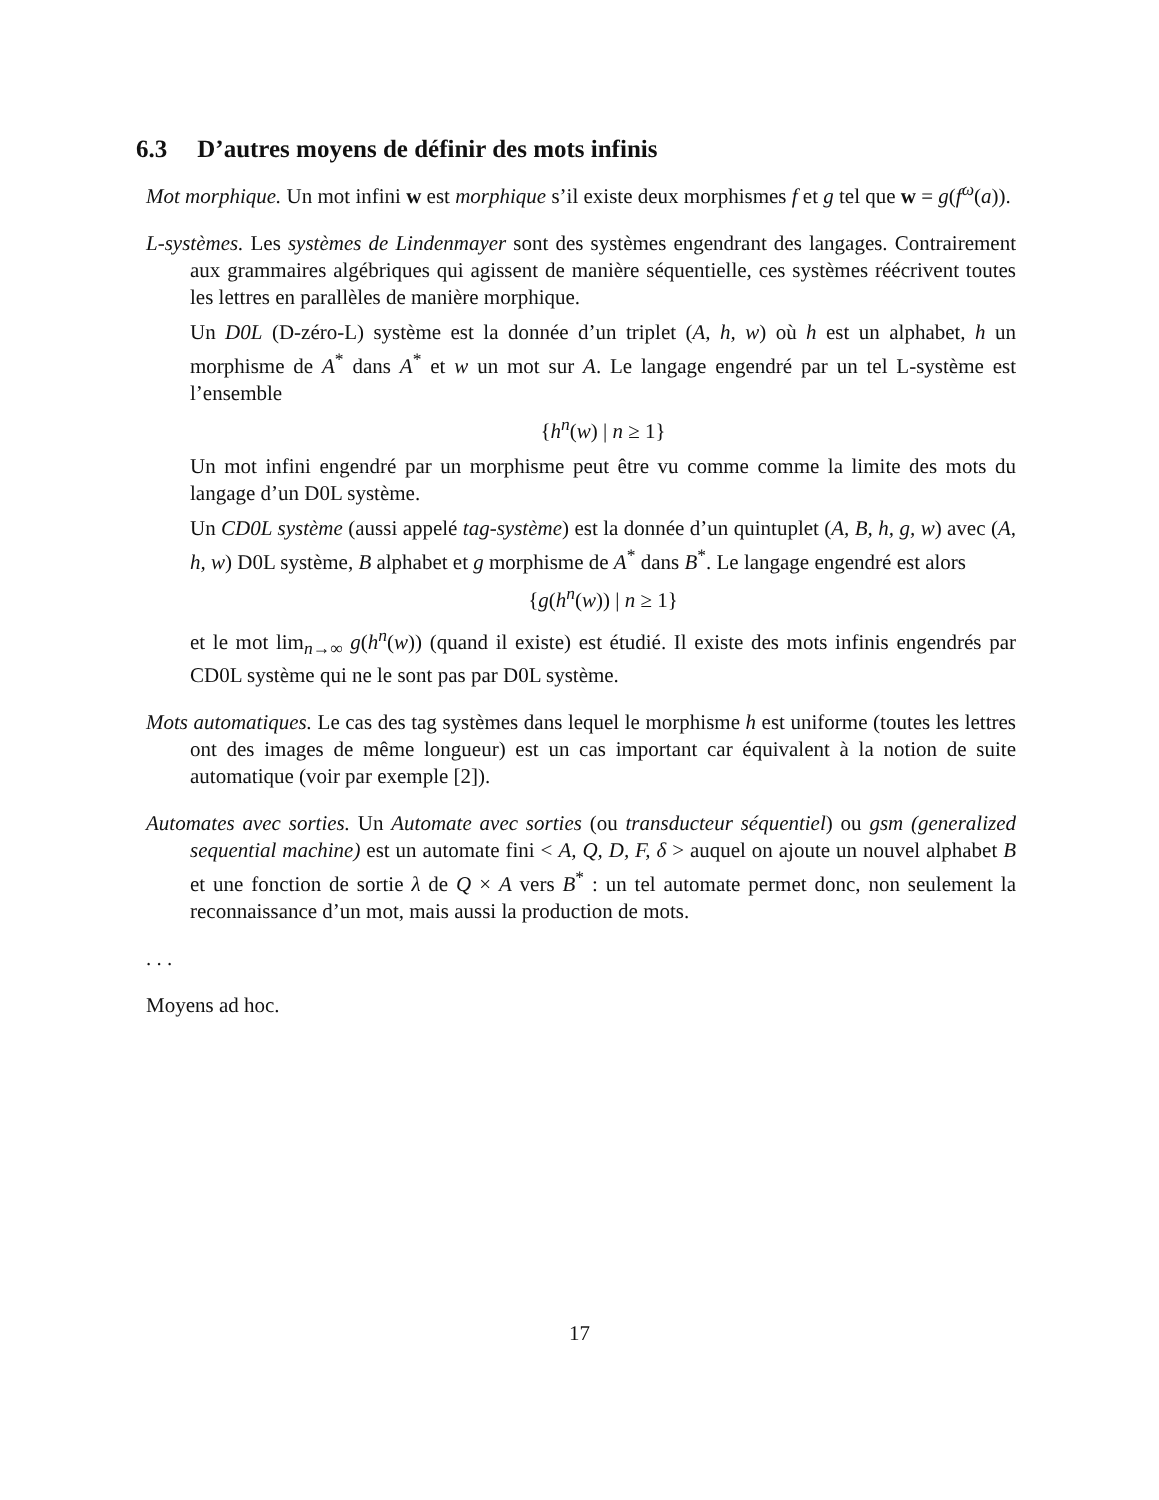6.3 D’autres moyens de définir des mots infinis
Mot morphique. Un mot infini w est morphique s’il existe deux morphismes f et g tel que w = g(f<sup>ω</sup>(a)).
L-systèmes. Les systèmes de Lindenmayer sont des systèmes engendrant des langages. Contrairement aux grammaires algébriques qui agissent de manière séquentielle, ces systèmes réécrivent toutes les lettres en parallèles de manière morphique.
Un D0L (D-zéro-L) système est la donnée d’un triplet (A, h, w) où h est un alphabet, h un morphisme de A<sup>*</sup> dans A<sup>*</sup> et w un mot sur A. Le langage engendré par un tel L-système est l’ensemble
{h<sup>n</sup>(w) | n ≥ 1}
Un mot infini engendré par un morphisme peut être vu comme comme la limite des mots du langage d’un D0L système.
Un CD0L système (aussi appelé tag-système) est la donnée d’un quintuplet (A, B, h, g, w) avec (A, h, w) D0L système, B alphabet et g morphisme de A<sup>*</sup> dans B<sup>*</sup>. Le langage engendré est alors
{g(h<sup>n</sup>(w)) | n ≥ 1}
et le mot lim<sub>n→∞</sub> g(h<sup>n</sup>(w)) (quand il existe) est étudié. Il existe des mots infinis engendrés par CD0L système qui ne le sont pas par D0L système.
Mots automatiques. Le cas des tag systèmes dans lequel le morphisme h est uniforme (toutes les lettres ont des images de même longueur) est un cas important car équivalent à la notion de suite automatique (voir par exemple [2]).
Automates avec sorties. Un Automate avec sorties (ou transducteur séquentiel) ou gsm (generalized sequential machine) est un automate fini < A, Q, D, F, δ > auquel on ajoute un nouvel alphabet B et une fonction de sortie λ de Q × A vers B<sup>*</sup> : un tel automate permet donc, non seulement la reconnaissance d’un mot, mais aussi la production de mots.
. . .
Moyens ad hoc.
17